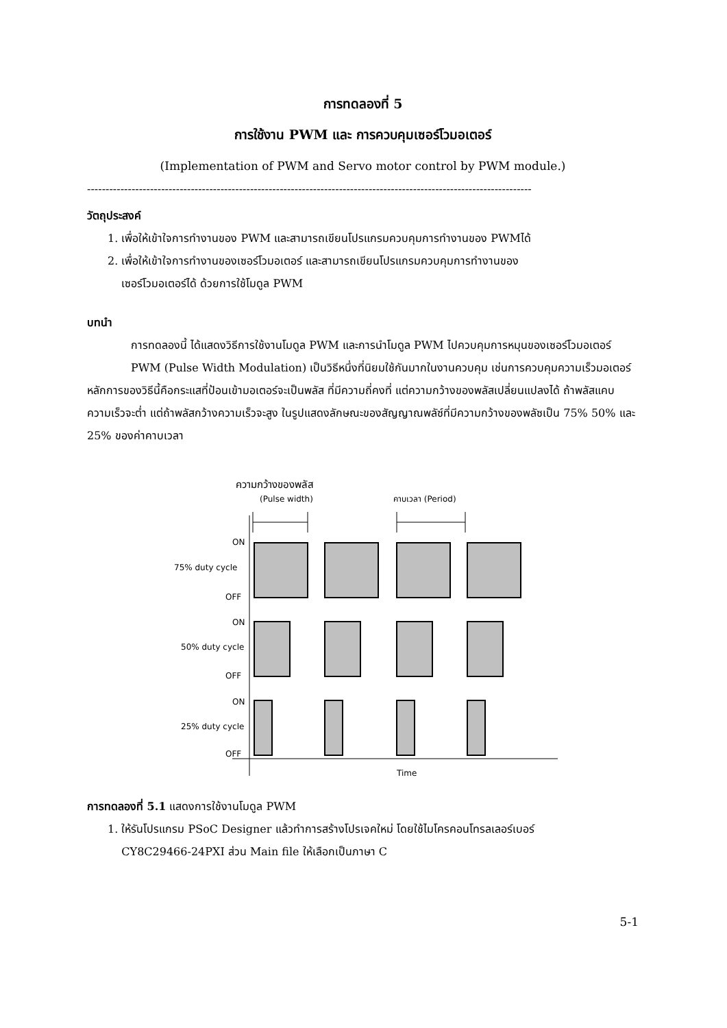การทดลองที่ 5
การใช้งาน PWM และ การควบคุมเซอร์โวมอเตอร์
(Implementation of PWM and Servo motor control by PWM module.)
------------------------------------------------------------------------------------------------------------------------
วัตถุประสงค์
1. เพื่อให้เข้าใจการทำงานของ PWM และสามารถเขียนโปรแกรมควบคุมการทำงานของ PWMได้
2. เพื่อให้เข้าใจการทำงานของเซอร์โวมอเตอร์ และสามารถเขียนโปรแกรมควบคุมการทำงานของ
เซอร์โวมอเตอร์ได้ ด้วยการใช้โมดูล PWM
บทนำ
การทดลองนี้ ได้แสดงวิธีการใช้งานโมดูล PWM และการนำโมดูล PWM ไปควบคุมการหมุนของเซอร์โวมอเตอร์
PWM (Pulse Width Modulation) เป็นวิธีหนึ่งที่นิยมใช้กันมากในงานควบคุม เช่นการควบคุมความเร็วมอเตอร์ หลักการของวิธีนี้คือกระแสที่ป้อนเข้ามอเตอร์จะเป็นพลัส ที่มีความถี่คงที่ แต่ความกว้างของพลัสเปลี่ยนแปลงได้ ถ้าพลัสแคบความเร็วจะต่ำ แต่ถ้าพลัสกว้างความเร็วจะสูง ในรูปแสดงลักษณะของสัญญาณพลัซ์ที่มีความกว้างของพลัซเป็น 75% 50% และ 25% ของค่าคาบเวลา
ความกว้างของพลัส
(Pulse width)
คาบเวลา (Period)
ON
75% duty cycle
OFF
ON
50% duty cycle
OFF
ON
25% duty cycle
OFF
Time
การทดลองที่ 5.1 แสดงการใช้งานโมดูล PWM
1. ให้รันโปรแกรม PSoC Designer แล้วทำการสร้างโปรเจคใหม่ โดยใช้ไมโครคอนโทรลเลอร์เบอร์
CY8C29466-24PXI ส่วน Main file ให้เลือกเป็นภาษา C
5-1